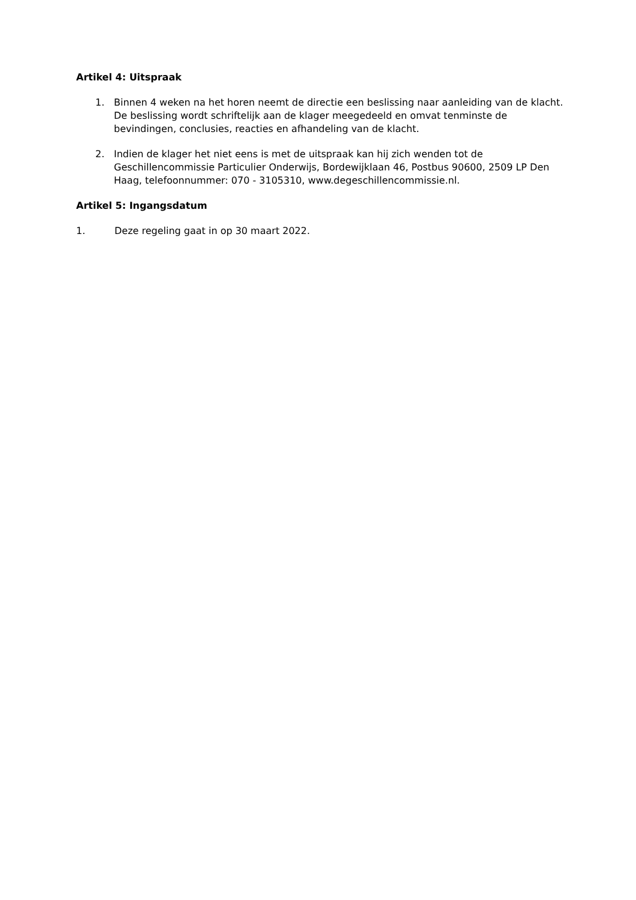Artikel 4: Uitspraak
1. Binnen 4 weken na het horen neemt de directie een beslissing naar aanleiding van de klacht. De beslissing wordt schriftelijk aan de klager meegedeeld en omvat tenminste de bevindingen, conclusies, reacties en afhandeling van de klacht.
2. Indien de klager het niet eens is met de uitspraak kan hij zich wenden tot de Geschillencommissie Particulier Onderwijs, Bordewijklaan 46, Postbus 90600, 2509 LP Den Haag, telefoonnummer: 070 - 3105310, www.degeschillencommissie.nl.
Artikel 5: Ingangsdatum
1. Deze regeling gaat in op 30 maart 2022.